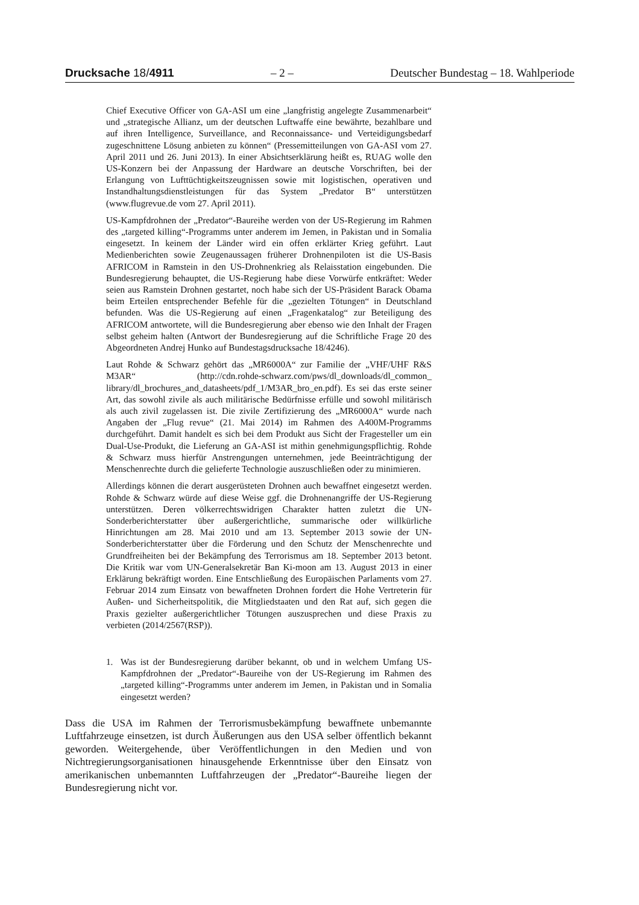Drucksache 18/4911 – 2 – Deutscher Bundestag – 18. Wahlperiode
Chief Executive Officer von GA-ASI um eine „langfristig angelegte Zusammenarbeit“ und „strategische Allianz, um der deutschen Luftwaffe eine bewährte, bezahlbare und auf ihren Intelligence, Surveillance, and Reconnaissance- und Verteidigungsbedarf zugeschnittene Lösung anbieten zu können“ (Pressemitteilungen von GA-ASI vom 27. April 2011 und 26. Juni 2013). In einer Absichtserklärung heißt es, RUAG wolle den US-Konzern bei der Anpassung der Hardware an deutsche Vorschriften, bei der Erlangung von Lufttüchtigkeitszeugnissen sowie mit logistischen, operativen und Instandhaltungsdienstleistungen für das System „Predator B“ unterstützen (www.flugrevue.de vom 27. April 2011).
US-Kampfdrohnen der „Predator“-Baureihe werden von der US-Regierung im Rahmen des „targeted killing“-Programms unter anderem im Jemen, in Pakistan und in Somalia eingesetzt. In keinem der Länder wird ein offen erklärter Krieg geführt. Laut Medienberichten sowie Zeugenaussagen früherer Drohnenpiloten ist die US-Basis AFRICOM in Ramstein in den US-Drohnenkrieg als Relaisstation eingebunden. Die Bundesregierung behauptet, die US-Regierung habe diese Vorwürfe entkräftet: Weder seien aus Ramstein Drohnen gestartet, noch habe sich der US-Präsident Barack Obama beim Erteilen entsprechender Befehle für die „gezielten Tötungen“ in Deutschland befunden. Was die US-Regierung auf einen „Fragenkatalog“ zur Beteiligung des AFRICOM antwortete, will die Bundesregierung aber ebenso wie den Inhalt der Fragen selbst geheim halten (Antwort der Bundesregierung auf die Schriftliche Frage 20 des Abgeordneten Andrej Hunko auf Bundestagsdrucksache 18/4246).
Laut Rohde & Schwarz gehört das „MR6000A“ zur Familie der „VHF/UHF R&S M3AR“ (http://cdn.rohde-schwarz.com/pws/dl_downloads/dl_common_ library/dl_brochures_and_datasheets/pdf_1/M3AR_bro_en.pdf). Es sei das erste seiner Art, das sowohl zivile als auch militärische Bedürfnisse erfülle und sowohl militärisch als auch zivil zugelassen ist. Die zivile Zertifizierung des „MR6000A“ wurde nach Angaben der „Flug revue“ (21. Mai 2014) im Rahmen des A400M-Programms durchgeführt. Damit handelt es sich bei dem Produkt aus Sicht der Fragesteller um ein Dual-Use-Produkt, die Lieferung an GA-ASI ist mithin genehmigungspflichtig. Rohde & Schwarz muss hierfür Anstrengungen unternehmen, jede Beeinträchtigung der Menschenrechte durch die gelieferte Technologie auszuschließen oder zu minimieren.
Allerdings können die derart ausgerüsteten Drohnen auch bewaffnet eingesetzt werden. Rohde & Schwarz würde auf diese Weise ggf. die Drohnenangriffe der US-Regierung unterstützen. Deren völkerrechtswidrigen Charakter hatten zuletzt die UN-Sonderberichterstatter über außergerichtliche, summarische oder willkürliche Hinrichtungen am 28. Mai 2010 und am 13. September 2013 sowie der UN-Sonderberichterstatter über die Förderung und den Schutz der Menschenrechte und Grundfreiheiten bei der Bekämpfung des Terrorismus am 18. September 2013 betont. Die Kritik war vom UN-Generalsekretär Ban Ki-moon am 13. August 2013 in einer Erklärung bekräftigt worden. Eine Entschließung des Europäischen Parlaments vom 27. Februar 2014 zum Einsatz von bewaffneten Drohnen fordert die Hohe Vertreterin für Außen- und Sicherheitspolitik, die Mitgliedstaaten und den Rat auf, sich gegen die Praxis gezielter außergerichtlicher Tötungen auszusprechen und diese Praxis zu verbieten (2014/2567(RSP)).
1. Was ist der Bundesregierung darüber bekannt, ob und in welchem Umfang US-Kampfdrohnen der „Predator“-Baureihe von der US-Regierung im Rahmen des „targeted killing“-Programms unter anderem im Jemen, in Pakistan und in Somalia eingesetzt werden?
Dass die USA im Rahmen der Terrorismusbekämpfung bewaffnete unbemannte Luftfahrzeuge einsetzen, ist durch Äußerungen aus den USA selber öffentlich bekannt geworden. Weitergehende, über Veröffentlichungen in den Medien und von Nichtregierungsorganisationen hinausgehende Erkenntnisse über den Einsatz von amerikanischen unbemannten Luftfahrzeugen der „Predator“-Baureihe liegen der Bundesregierung nicht vor.